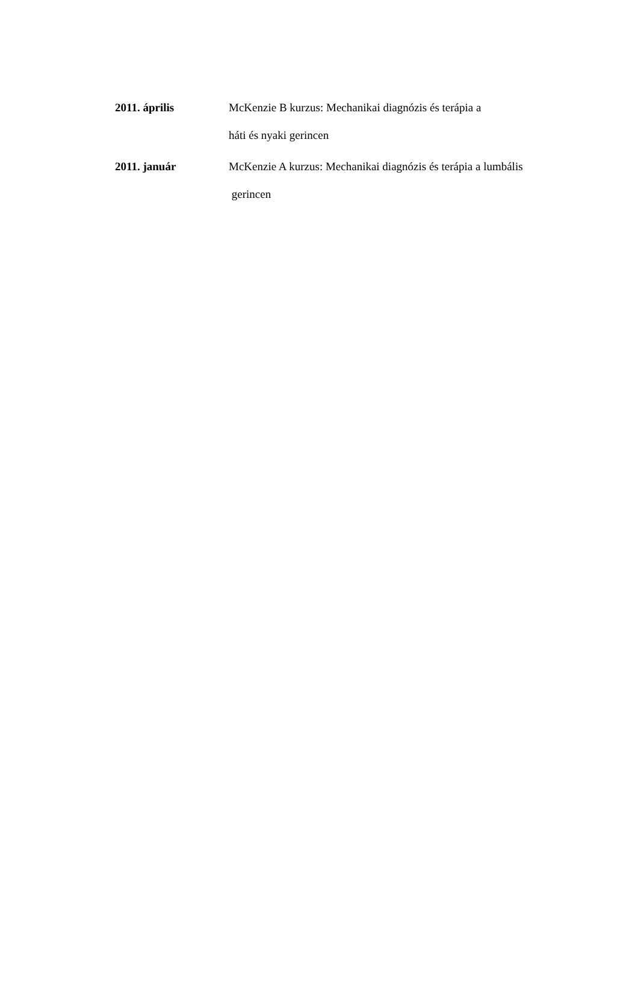2011. április McKenzie B kurzus: Mechanikai diagnózis és terápia a
háti és nyaki gerincen
2011. január McKenzie A kurzus: Mechanikai diagnózis és terápia a lumbális
gerincen